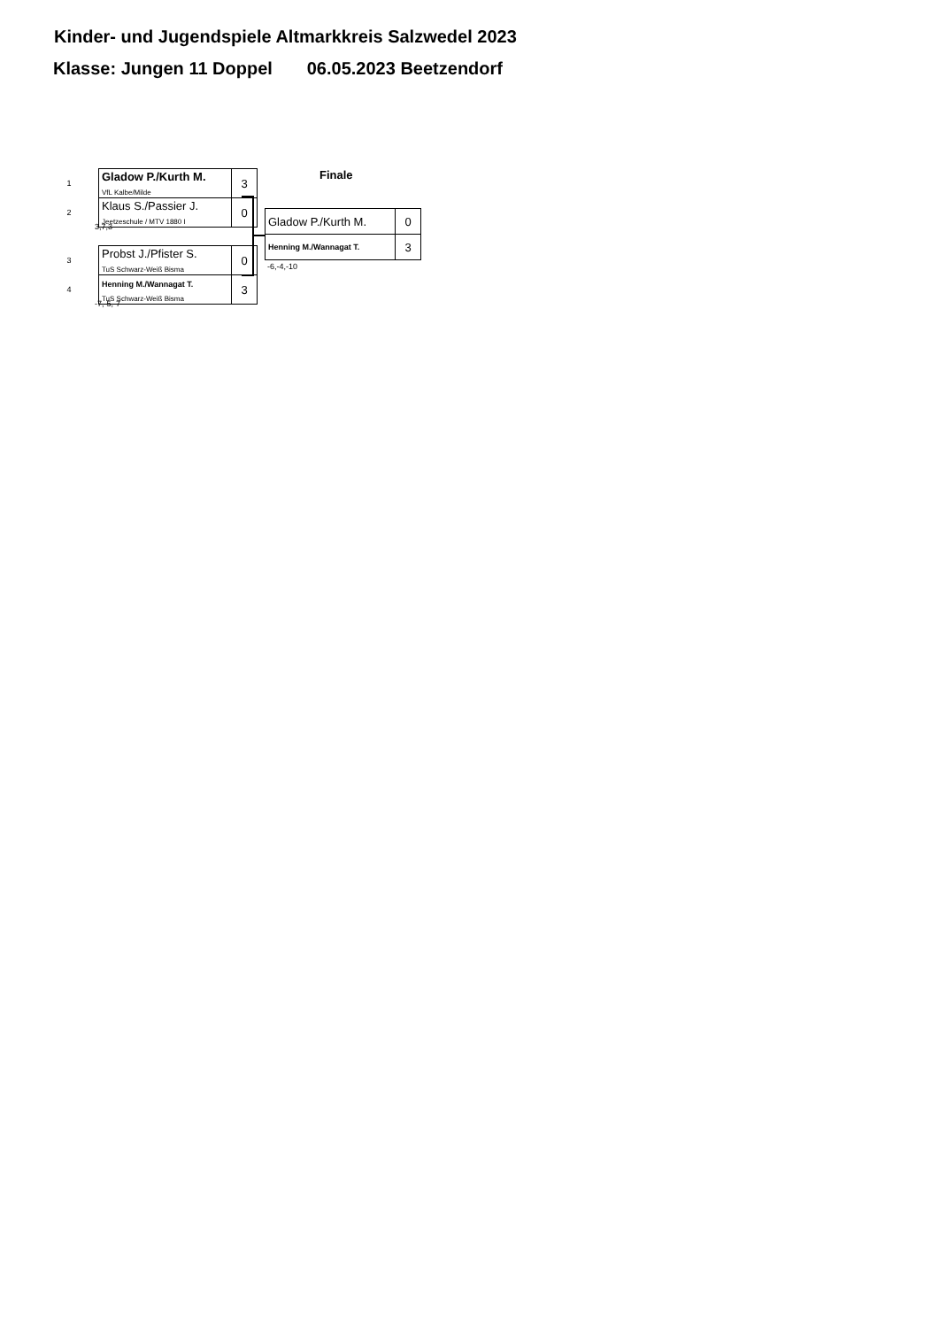Kinder- und Jugendspiele Altmarkkreis Salzwedel 2023
Klasse: Jungen 11 Doppel 06.05.2023 Beetzendorf
Finale
| 1 | Gladow P./Kurth M. VfL Kalbe/Milde | 3 |
| 2 | Klaus S./Passier J. Jeetzeschule / MTV 1880 I | 0 |
3,7,3
| 3 | Probst J./Pfister S. TuS Schwarz-Weiß Bisma | 0 |
| 4 | Henning M./Wannagat T. TuS Schwarz-Weiß Bisma | 3 |
-7,-5,-7
| Gladow P./Kurth M. | 0 |
| Henning M./Wannagat T. | 3 |
-6,-4,-10